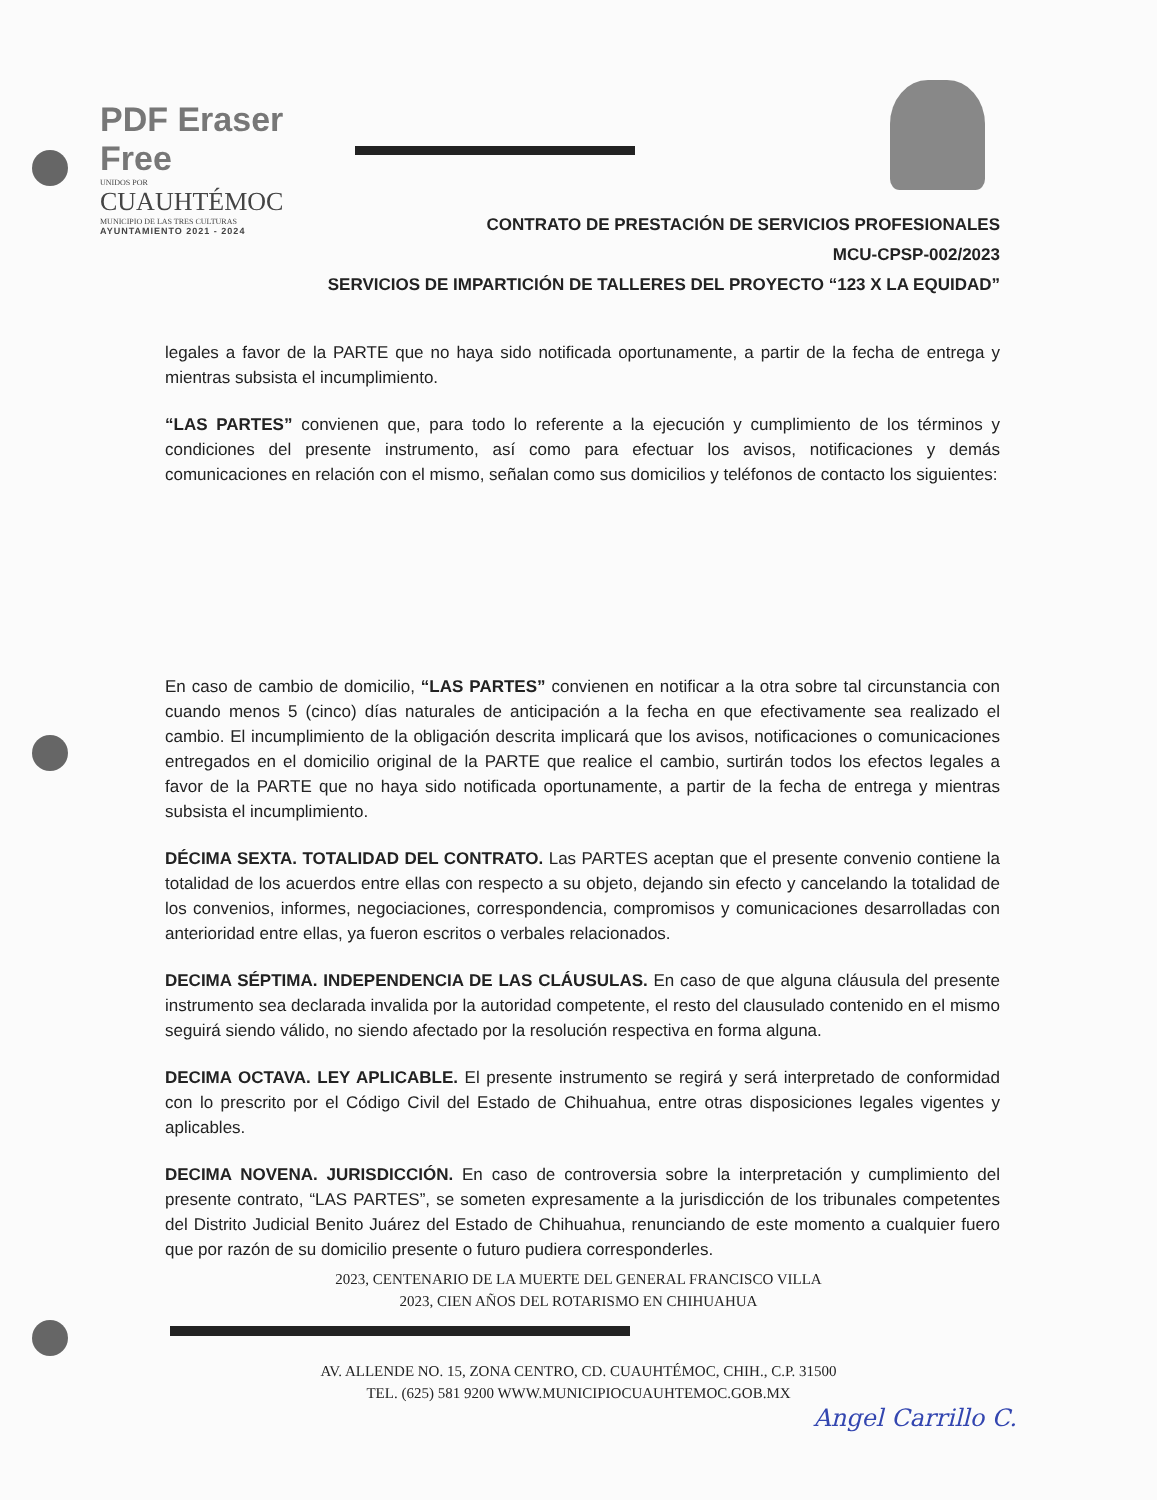PDF Eraser Free
UNIDOS POR
CUAUHTÉMOC
MUNICIPIO DE LAS TRES CULTURAS
AYUNTAMIENTO 2021 - 2024
CONTRATO DE PRESTACIÓN DE SERVICIOS PROFESIONALES
MCU-CPSP-002/2023
SERVICIOS DE IMPARTICIÓN DE TALLERES DEL PROYECTO “123 X LA EQUIDAD”
legales a favor de la PARTE que no haya sido notificada oportunamente, a partir de la fecha de entrega y mientras subsista el incumplimiento.
“LAS PARTES” convienen que, para todo lo referente a la ejecución y cumplimiento de los términos y condiciones del presente instrumento, así como para efectuar los avisos, notificaciones y demás comunicaciones en relación con el mismo, señalan como sus domicilios y teléfonos de contacto los siguientes:
En caso de cambio de domicilio, “LAS PARTES” convienen en notificar a la otra sobre tal circunstancia con cuando menos 5 (cinco) días naturales de anticipación a la fecha en que efectivamente sea realizado el cambio. El incumplimiento de la obligación descrita implicará que los avisos, notificaciones o comunicaciones entregados en el domicilio original de la PARTE que realice el cambio, surtirán todos los efectos legales a favor de la PARTE que no haya sido notificada oportunamente, a partir de la fecha de entrega y mientras subsista el incumplimiento.
DÉCIMA SEXTA. TOTALIDAD DEL CONTRATO. Las PARTES aceptan que el presente convenio contiene la totalidad de los acuerdos entre ellas con respecto a su objeto, dejando sin efecto y cancelando la totalidad de los convenios, informes, negociaciones, correspondencia, compromisos y comunicaciones desarrolladas con anterioridad entre ellas, ya fueron escritos o verbales relacionados.
DECIMA SÉPTIMA. INDEPENDENCIA DE LAS CLÁUSULAS. En caso de que alguna cláusula del presente instrumento sea declarada invalida por la autoridad competente, el resto del clausulado contenido en el mismo seguirá siendo válido, no siendo afectado por la resolución respectiva en forma alguna.
DECIMA OCTAVA. LEY APLICABLE. El presente instrumento se regirá y será interpretado de conformidad con lo prescrito por el Código Civil del Estado de Chihuahua, entre otras disposiciones legales vigentes y aplicables.
DECIMA NOVENA. JURISDICCIÓN. En caso de controversia sobre la interpretación y cumplimiento del presente contrato, “LAS PARTES”, se someten expresamente a la jurisdicción de los tribunales competentes del Distrito Judicial Benito Juárez del Estado de Chihuahua, renunciando de este momento a cualquier fuero que por razón de su domicilio presente o futuro pudiera corresponderles.
2023, CENTENARIO DE LA MUERTE DEL GENERAL FRANCISCO VILLA
2023, CIEN AÑOS DEL ROTARISMO EN CHIHUAHUA
AV. ALLENDE NO. 15, ZONA CENTRO, CD. CUAUHTÉMOC, CHIH., C.P. 31500
TEL. (625) 581 9200 WWW.MUNICIPIOCUAUHTEMOC.GOB.MX
Angel Carrillo C.